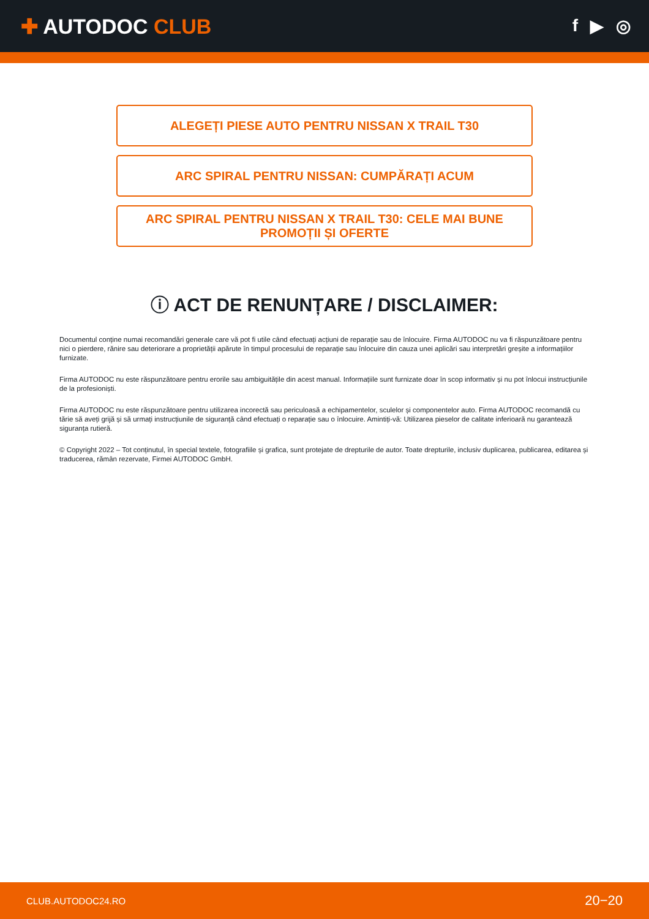✚ AUTODOC CLUB
f ▶ ◎
ALEGEȚI PIESE AUTO PENTRU NISSAN X TRAIL T30
ARC SPIRAL PENTRU NISSAN: CUMPĂRAȚI ACUM
ARC SPIRAL PENTRU NISSAN X TRAIL T30: CELE MAI BUNE PROMOȚII ȘI OFERTE
ⓘ ACT DE RENUNȚARE / DISCLAIMER:
Documentul conține numai recomandări generale care vă pot fi utile când efectuați acțiuni de reparație sau de înlocuire. Firma AUTODOC nu va fi răspunzătoare pentru nici o pierdere, rănire sau deteriorare a proprietății apărute în timpul procesului de reparație sau înlocuire din cauza unei aplicări sau interpretări greșite a informațiilor furnizate.
Firma AUTODOC nu este răspunzătoare pentru erorile sau ambiguitățile din acest manual. Informațiile sunt furnizate doar în scop informativ și nu pot înlocui instrucțiunile de la profesioniști.
Firma AUTODOC nu este răspunzătoare pentru utilizarea incorectă sau periculoasă a echipamentelor, sculelor și componentelor auto. Firma AUTODOC recomandă cu tărie să aveți grijă și să urmați instrucțiunile de siguranță când efectuați o reparație sau o înlocuire. Amintiți-vă: Utilizarea pieselor de calitate inferioară nu garantează siguranța rutieră.
© Copyright 2022 – Tot conținutul, în special textele, fotografiile și grafica, sunt protejate de drepturile de autor. Toate drepturile, inclusiv duplicarea, publicarea, editarea și traducerea, rămân rezervate, Firmei AUTODOC GmbH.
CLUB.AUTODOC24.RO 20−20